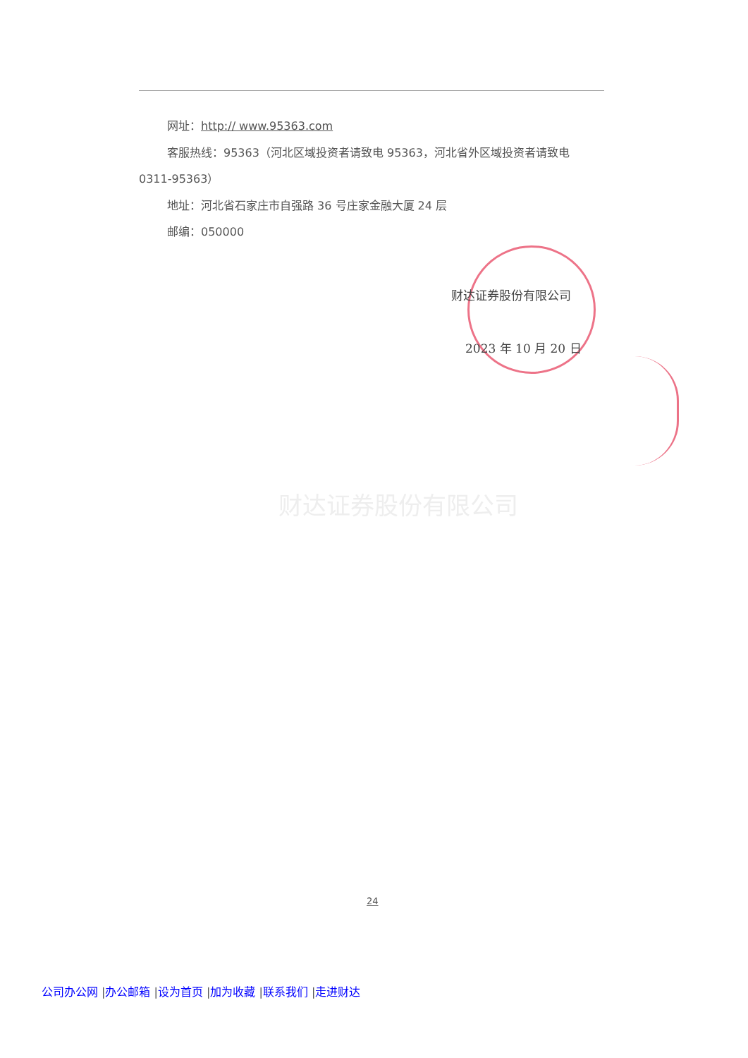网址：http:// www.95363.com
客服热线：95363（河北区域投资者请致电 95363，河北省外区域投资者请致电 0311-95363）
地址：河北省石家庄市自强路 36 号庄家金融大厦 24 层
邮编：050000
财达证券股份有限公司
2023 年 10 月 20 日
财达证券股份有限公司
24
公司办公网 |办公邮箱 |设为首页 |加为收藏 |联系我们 |走进财达